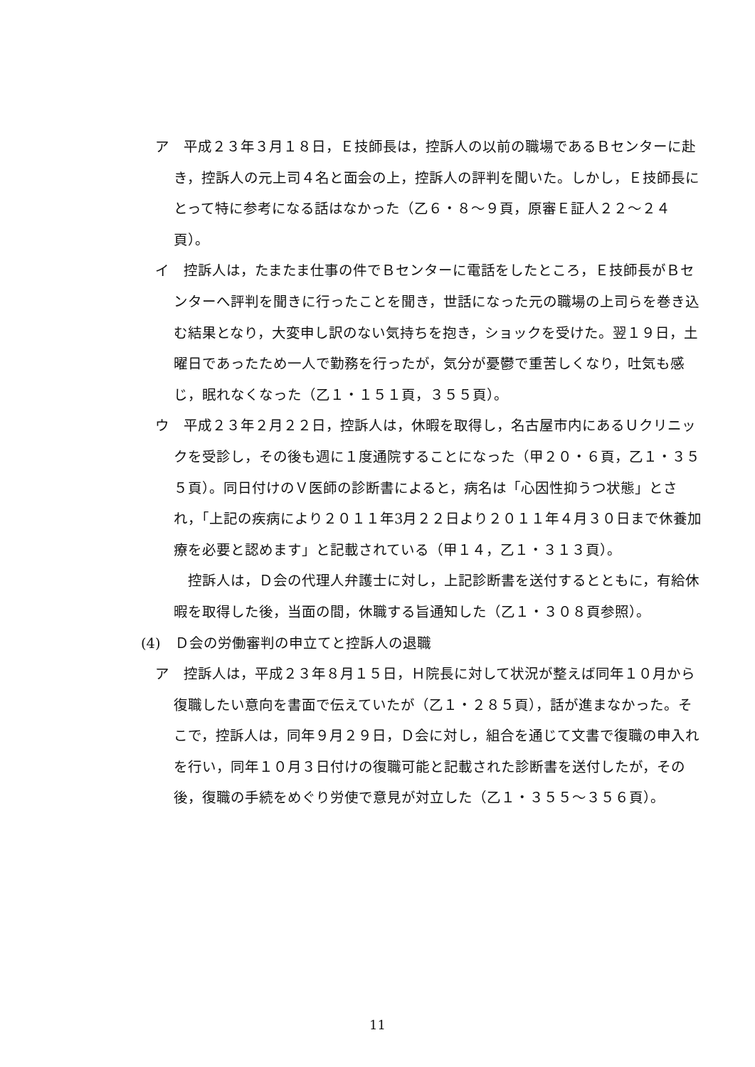ア　平成２３年３月１８日，Ｅ技師長は，控訴人の以前の職場であるＢセンターに赴き，控訴人の元上司４名と面会の上，控訴人の評判を聞いた。しかし，Ｅ技師長にとって特に参考になる話はなかった（乙６・８～９頁，原審Ｅ証人２２～２４頁）。
イ　控訴人は，たまたま仕事の件でＢセンターに電話をしたところ，Ｅ技師長がＢセンターへ評判を聞きに行ったことを聞き，世話になった元の職場の上司らを巻き込む結果となり，大変申し訳のない気持ちを抱き，ショックを受けた。翌１９日，土曜日であったため一人で勤務を行ったが，気分が憂鬱で重苦しくなり，吐気も感じ，眠れなくなった（乙１・１５１頁，３５５頁）。
ウ　平成２３年２月２２日，控訴人は，休暇を取得し，名古屋市内にあるＵクリニックを受診し，その後も週に１度通院することになった（甲２０・６頁，乙１・３５５頁）。同日付けのＶ医師の診断書によると，病名は「心因性抑うつ状態」とされ，「上記の疾病により２０１１年3月２２日より２０１１年４月３０日まで休養加療を必要と認めます」と記載されている（甲１４，乙１・３１３頁）。
　控訴人は，Ｄ会の代理人弁護士に対し，上記診断書を送付するとともに，有給休暇を取得した後，当面の間，休職する旨通知した（乙１・３０８頁参照）。
(4)　Ｄ会の労働審判の申立てと控訴人の退職
ア　控訴人は，平成２３年８月１５日，Ｈ院長に対して状況が整えば同年１０月から復職したい意向を書面で伝えていたが（乙１・２８５頁），話が進まなかった。そこで，控訴人は，同年９月２９日，Ｄ会に対し，組合を通じて文書で復職の申入れを行い，同年１０月３日付けの復職可能と記載された診断書を送付したが，その後，復職の手続をめぐり労使で意見が対立した（乙１・３５５～３５６頁）。
11